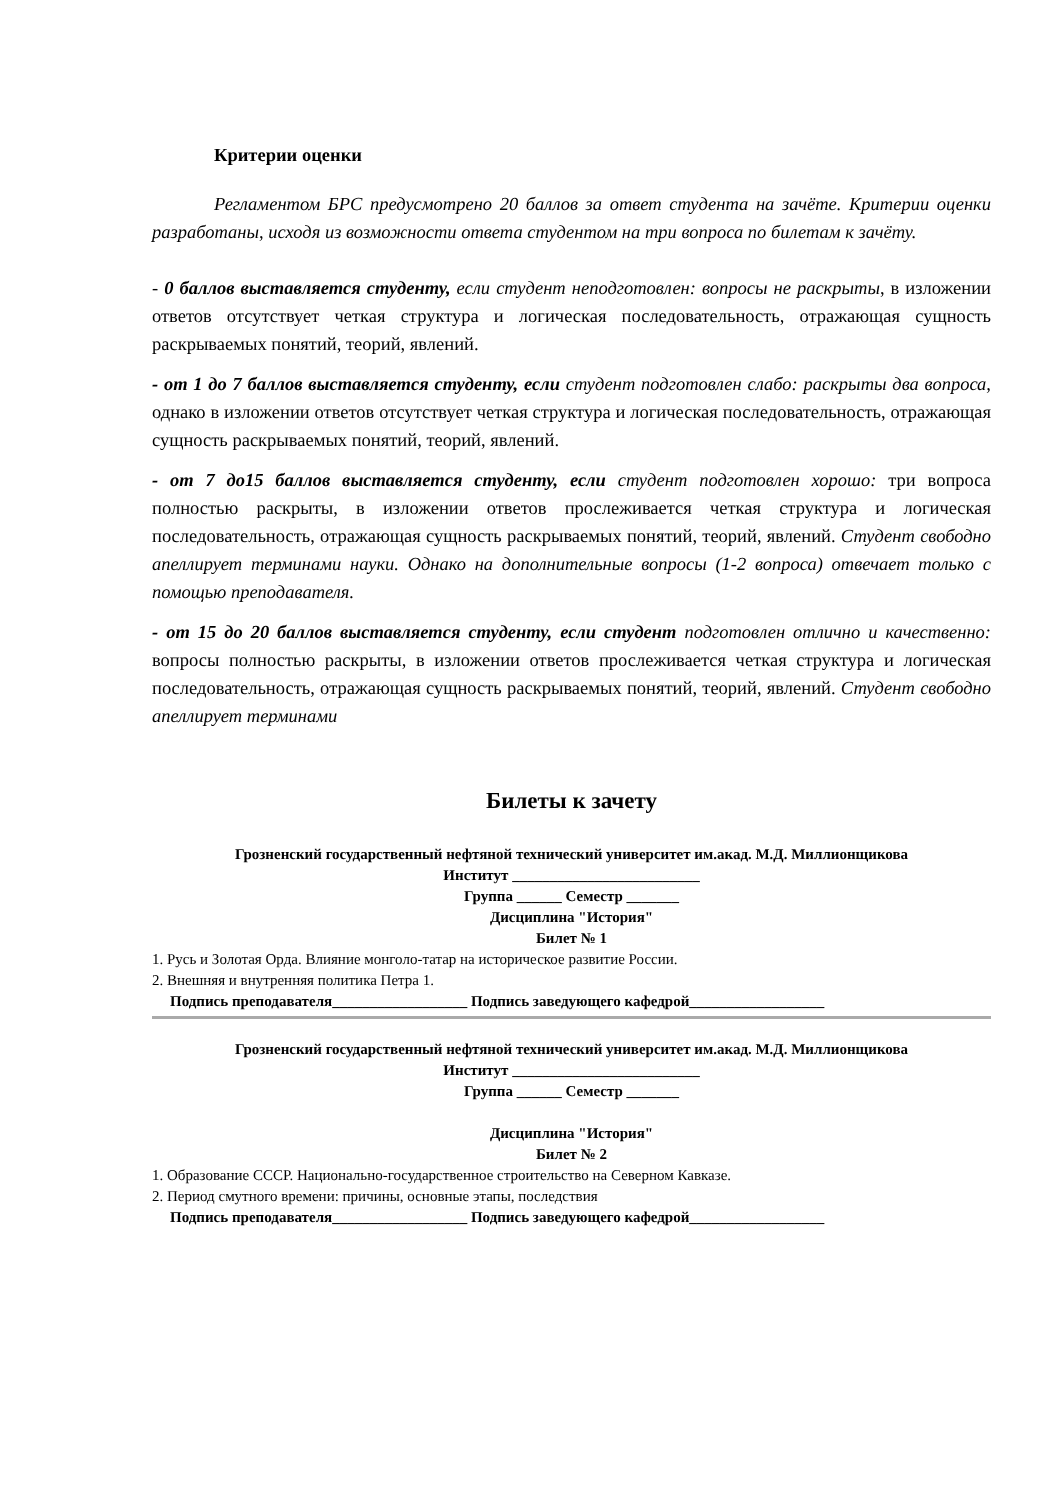Критерии оценки
Регламентом БРС предусмотрено 20 баллов за ответ студента на зачёте. Критерии оценки разработаны, исходя из возможности ответа студентом на три вопроса по билетам к зачёту.
- 0 баллов выставляется студенту, если студент неподготовлен: вопросы не раскрыты, в изложении ответов отсутствует четкая структура и логическая последовательность, отражающая сущность раскрываемых понятий, теорий, явлений.
- от 1 до 7 баллов выставляется студенту, если студент подготовлен слабо: раскрыты два вопроса, однако в изложении ответов отсутствует четкая структура и логическая последовательность, отражающая сущность раскрываемых понятий, теорий, явлений.
- от 7 до15 баллов выставляется студенту, если студент подготовлен хорошо: три вопроса полностью раскрыты, в изложении ответов прослеживается четкая структура и логическая последовательность, отражающая сущность раскрываемых понятий, теорий, явлений. Студент свободно апеллирует терминами науки. Однако на дополнительные вопросы (1-2 вопроса) отвечает только с помощью преподавателя.
- от 15 до 20 баллов выставляется студенту, если студент подготовлен отлично и качественно: вопросы полностью раскрыты, в изложении ответов прослеживается четкая структура и логическая последовательность, отражающая сущность раскрываемых понятий, теорий, явлений. Студент свободно апеллирует терминами
Билеты к зачету
Грозненский государственный нефтяной технический университет им.акад. М.Д. Миллионщикова
Институт _________________________
Группа ______ Семестр _______
Дисциплина "История"
Билет № 1
1. Русь и Золотая Орда. Влияние монголо-татар на историческое развитие России.
2. Внешняя и внутренняя политика Петра 1.
Подпись преподавателя__________________ Подпись заведующего кафедрой__________________
Грозненский государственный нефтяной технический университет им.акад. М.Д. Миллионщикова
Институт _________________________
Группа ______ Семестр _______
Дисциплина "История"
Билет № 2
1. Образование СССР. Национально-государственное строительство на Северном Кавказе.
2. Период смутного времени: причины, основные этапы, последствия
Подпись преподавателя__________________ Подпись заведующего кафедрой__________________